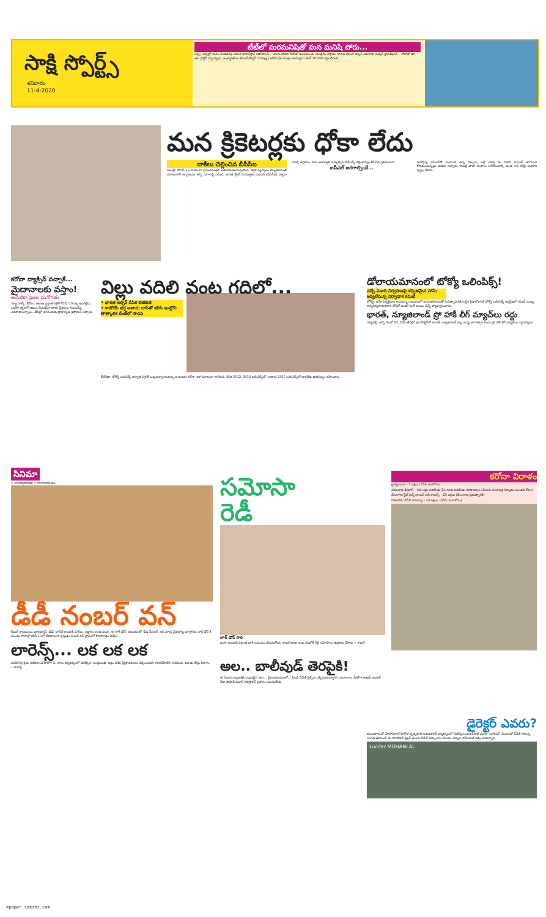సాక్షి స్పోర్ట్స్
శనివారం
11-4-2020
టీటీలో మరమనిషితో మన మనిషి పోరు...
చెన్నై: అప్పట్లో మనం వెండితెరపై తమిళ సూపర్‌స్టార్ రజినీకాంత్... తనను పోలిన రోబోతో ఇంచుమించు యుద్ధమే చేస్తాడు. భారత టేబుల్ టెన్నిస్ ఆటగాడు సత్యన్ జ్ఞానశేఖరన్... రోబోతో తన ఆట ప్రాక్టీస్ చేస్తున్నాడు. అంతర్జాతీయ టేబుల్ టెన్నిస్ సమాఖ్య (ఐటీటీఎఫ్) మొత్తం ఈవెంట్లను జూన్ 30 దాకా రద్దు చేసింది.
మన క్రికెటర్లకు ధోకా లేదు
బాకీలు చెల్లించిన బీసీసీఐ
ముంబై: కోవిడ్–19 కారణంగా ప్రపంచమంతా అతలాకుతలమవుతోంది. ఆర్థిక వ్యవస్థలు దెబ్బతినడంతో సహజంగానే ఆ ప్రభావం అన్ని రంగాలపై పడింది. భారత క్రికెట్ నియంత్రణ మండలి (బీసీసీఐ) ఎక్కడా వెనక్కి తగ్గలేదు. మన ఆటగాళ్లకు ఇవ్వాల్సిన బాకీలన్నీ చెల్లించినట్లు బీసీసీఐ ప్రకటించింది.
ఐపీఎల్ జరగాల్సిందే...
మరోవైపు ఐపీఎల్‌తో ముడిపడి ఉన్న డబ్బును బట్టి చూస్తే ఈ ఏడాది ఐపీఎల్ జరగాలని కోరుకుంటున్నట్లు ఆయన అన్నారు. కాబట్టి చాలా అంశాలు ఆలోచించాల్సి ఉంది' అని బోర్డు అధికారి స్పష్టం చేశారు.
కరోనా వ్యాక్సిన్ వచ్చాకే...
మైదానాలకు వస్తాం!
అమెరికా ప్రజల మనోగతం
న్యూయార్క్: లీగ్‌లు, ఆటలు ప్రస్తుతానికైతే కోవిడ్–19 వల్ల జరగట్లేదు. ఒకవేళ త్వరలో ఆటలు మొదలైనా కూడా ప్రేక్షకులు కరువయ్యే అవకాశాలున్నాయి. టీవీల్లో చూసేందుకు ప్రాధాన్యత ఇస్తామని చెప్పారు.
విల్లు వదిలి వంట గదిలో...
• భారత ఆర్చర్ దీపిక బిజీబిజీ
• కాబోయే భర్త అతాను దాస్‌తో కలిసి ఇంట్లోని తాత్కాలిక రేంజ్‌లో సాధన
కోల్‌కతా: టోక్యో ఒలింపిక్స్ తర్వాత పెళ్లితో ఒక్కటవ్వాలనుకున్న ఆ జంటకు కరోనా 'శరా'ఘాతంలా తగిలింది. దీపిక 2012, 2016 ఒలింపిక్స్‌లో, అతాను 2016 ఒలింపిక్స్‌లో భారత్‌కు ప్రాతినిధ్యం వహించారు.
డోలాయమానంలో టోక్యో ఒలింపిక్స్!
వచ్చే ఏడాది నిర్వహణపై కచ్చితమైన హామీ ఇవ్వలేమన్న నిర్వాహక కమిటీ
టోక్యో: అనేక విశ్వక్రీడలు అనుకున్న సమయంలో జరుగకపోవడంతో నిరుత్సాహానికి గురైన క్రీడాలోకానికి టోక్యో ఒలింపిక్స్ ఆర్గనైజింగ్ కమిటీ ముఖ్య కార్యనిర్వహణాధికారి తోషిరో ముటో మరో బాంబు పేల్చే వ్యాఖ్యానించారు.
భారత్, న్యూజిలాండ్ ప్రో హాకీ లీగ్ మ్యాచ్‌లు రద్దు
న్యూఢిల్లీ: వచ్చే నెలలో 23, 24వ తేదీల్లో భువనేశ్వర్‌లో భారత్, న్యూజిలాండ్ జట్ల మధ్య జరగాల్సిన రెండు ప్రో హాకీ లీగ్ మ్యాచ్‌లు రద్దయ్యాయి.
సినిమా
• మహాభారతం • రామాయణం
డీడీ నంబర్ వన్
కేబుల్ రాకముందు దూరదర్శన్ (డీడీ) ఛానెల్ అందరికీ వినోదం, విజ్ఞానం అందించింది. ఈ 'లాక్ డౌన్' సమయంలో 'డీడీ నేషనల్' తన పూర్వ వైభవాన్ని చూస్తోంది. లాక్ డౌన్ కి ముందు వారాల్లో టాప్ 10లో లేకపోయినా ప్రస్తుతం నంబర్ వన్ స్థానంలో కొనసాగడం విశేషం.
లారెన్స్... లక లక లక
పదిహేనేళ్ల క్రితం రజినీకాంత్ హీరోగా పి. వాసు దర్శకత్వంలో తెరకెక్కిన 'చంద్రముఖి' చిత్రం విశేష ప్రేక్షకాదరణను దక్కించుకుని సూపర్‌హిట్‌గా నిలిచింది. మూడు కోట్లు విరాళం. • లారెన్స్
సమోసా
రెడీ
లాక్ డౌన్ కార
ణంగా అందరికీ విశ్రాంతి భారీ సమయం దొరుకుతోంది. కాజల్ కూడా వంట గదిలోకి వెళ్లి సమోసాలు తయారు చేశారు. • కాజల్
అల.. బాలీవుడ్ తెరపైకి!
ఈ ఏడాది సంక్రాంతికి విడుదలైన 'అల... వైకుంఠపురములో..' హిందీ రీమేక్ రైట్స్‌ను దక్కించుకున్నారని సమాచారం. హీరోగా అక్షయ్ కుమార్ లేదా షాహిద్ కపూర్ నటిస్తారనే ప్రచారం జరుగుతోంది.
కరోనా విరాళం
బ్రహ్మానందం – 3 లక్షలు (సీసీసీ మనకోసం)
చదలవాడ శ్రీనివాస్ – పది లక్షల పదకొండు వేల నూట పదకొండు రూపాయలు (తెలుగు చలనచిత్ర నిర్మాతల మండలి కోసం)
తెలంగాణ స్టేట్ ఫిల్మ్ ఛాంబర్ ఆఫ్ కామర్స్ – 25 లక్షలు (తెలంగాణ ప్రభుత్వానికి)
రాజమౌళి, డీవీవీ దానయ్య – 10 లక్షలు. (సీసీసీ మన కోసం).
డైరెక్టర్ ఎవరు?
మలయాళంలో మోహన్‌లాల్ హీరోగా పృథ్వీరాజ్ సుకుమారన్ దర్శకత్వంలో తెరకెక్కిన సూపర్‌హిట్ మూవీ 'లూసిఫర్' తెలుగులో రీమేక్ కానున్న సంగతి తెలిసిందే. ఈ పొలిటికల్ థ్రిల్లర్ తెలుగు రీమేక్ హక్కులను నటుడు–నిర్మాత రామ్‌చరణ్ దక్కించుకున్నారు.
Lucifer MOHANLAL
epaper.sakshi.com